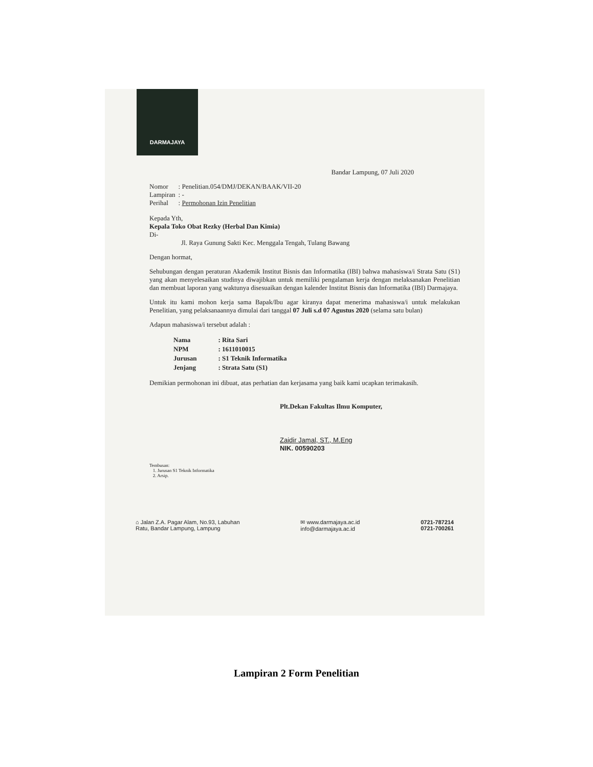DARMAJAYA
Bandar Lampung, 07 Juli 2020
| Nomor | : Penelitian.054/DMJ/DEKAN/BAAK/VII-20 |
| Lampiran | : - |
| Perihal | : Permohonan Izin Penelitian |
Kepada Yth,
Kepala Toko Obat Rezky (Herbal Dan Kimia)
Di-
Jl. Raya Gunung Sakti Kec. Menggala Tengah, Tulang Bawang
Dengan hormat,
Sehubungan dengan peraturan Akademik Institut Bisnis dan Informatika (IBI) bahwa mahasiswa/i Strata Satu (S1) yang akan menyelesaikan studinya diwajibkan untuk memiliki pengalaman kerja dengan melaksanakan Penelitian dan membuat laporan yang waktunya disesuaikan dengan kalender Institut Bisnis dan Informatika (IBI) Darmajaya.
Untuk itu kami mohon kerja sama Bapak/Ibu agar kiranya dapat menerima mahasiswa/i untuk melakukan Penelitian, yang pelaksanaannya dimulai dari tanggal 07 Juli s.d 07 Agustus 2020 (selama satu bulan)
Adapun mahasiswa/i tersebut adalah :
| Nama | : Rita Sari |
| NPM | : 1611010015 |
| Jurusan | : S1 Teknik Informatika |
| Jenjang | : Strata Satu (S1) |
Demikian permohonan ini dibuat, atas perhatian dan kerjasama yang baik kami ucapkan terimakasih.
Plt.Dekan Fakultas Ilmu Komputer,
Zaidir Jamal, ST., M.Eng
NIK. 00590203
Tembusan:
1. Jurusan S1 Teknik Informatika
2. Arsip.
⌂ Jalan Z.A. Pagar Alam, No.93, Labuhan
Ratu, Bandar Lampung, Lampung
✉ www.darmajaya.ac.id
info@darmajaya.ac.id
0721-787214
0721-700261
Lampiran 2 Form Penelitian